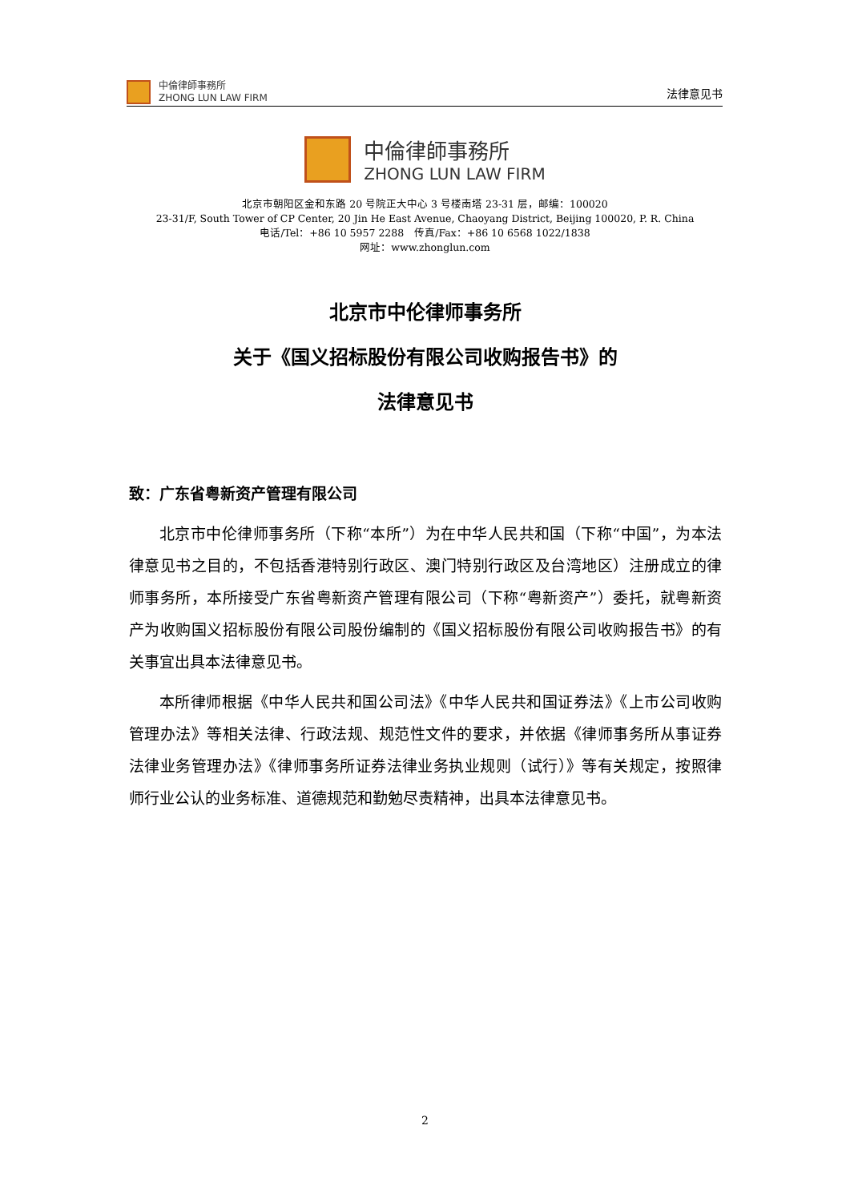中倫律師事務所
ZHONG LUN LAW FIRM
法律意见书
中倫律師事務所
ZHONG LUN LAW FIRM
北京市朝阳区金和东路 20 号院正大中心 3 号楼南塔 23-31 层，邮编：100020
23-31/F, South Tower of CP Center, 20 Jin He East Avenue, Chaoyang District, Beijing 100020, P. R. China
电话/Tel：+86 10 5957 2288　传真/Fax：+86 10 6568 1022/1838
网址：www.zhonglun.com
北京市中伦律师事务所
关于《国义招标股份有限公司收购报告书》的
法律意见书
致：广东省粤新资产管理有限公司
北京市中伦律师事务所（下称“本所”）为在中华人民共和国（下称“中国”，为本法律意见书之目的，不包括香港特别行政区、澳门特别行政区及台湾地区）注册成立的律师事务所，本所接受广东省粤新资产管理有限公司（下称“粤新资产”）委托，就粤新资产为收购国义招标股份有限公司股份编制的《国义招标股份有限公司收购报告书》的有关事宜出具本法律意见书。
本所律师根据《中华人民共和国公司法》《中华人民共和国证券法》《上市公司收购管理办法》等相关法律、行政法规、规范性文件的要求，并依据《律师事务所从事证券法律业务管理办法》《律师事务所证券法律业务执业规则（试行）》等有关规定，按照律师行业公认的业务标准、道德规范和勤勉尽责精神，出具本法律意见书。
2